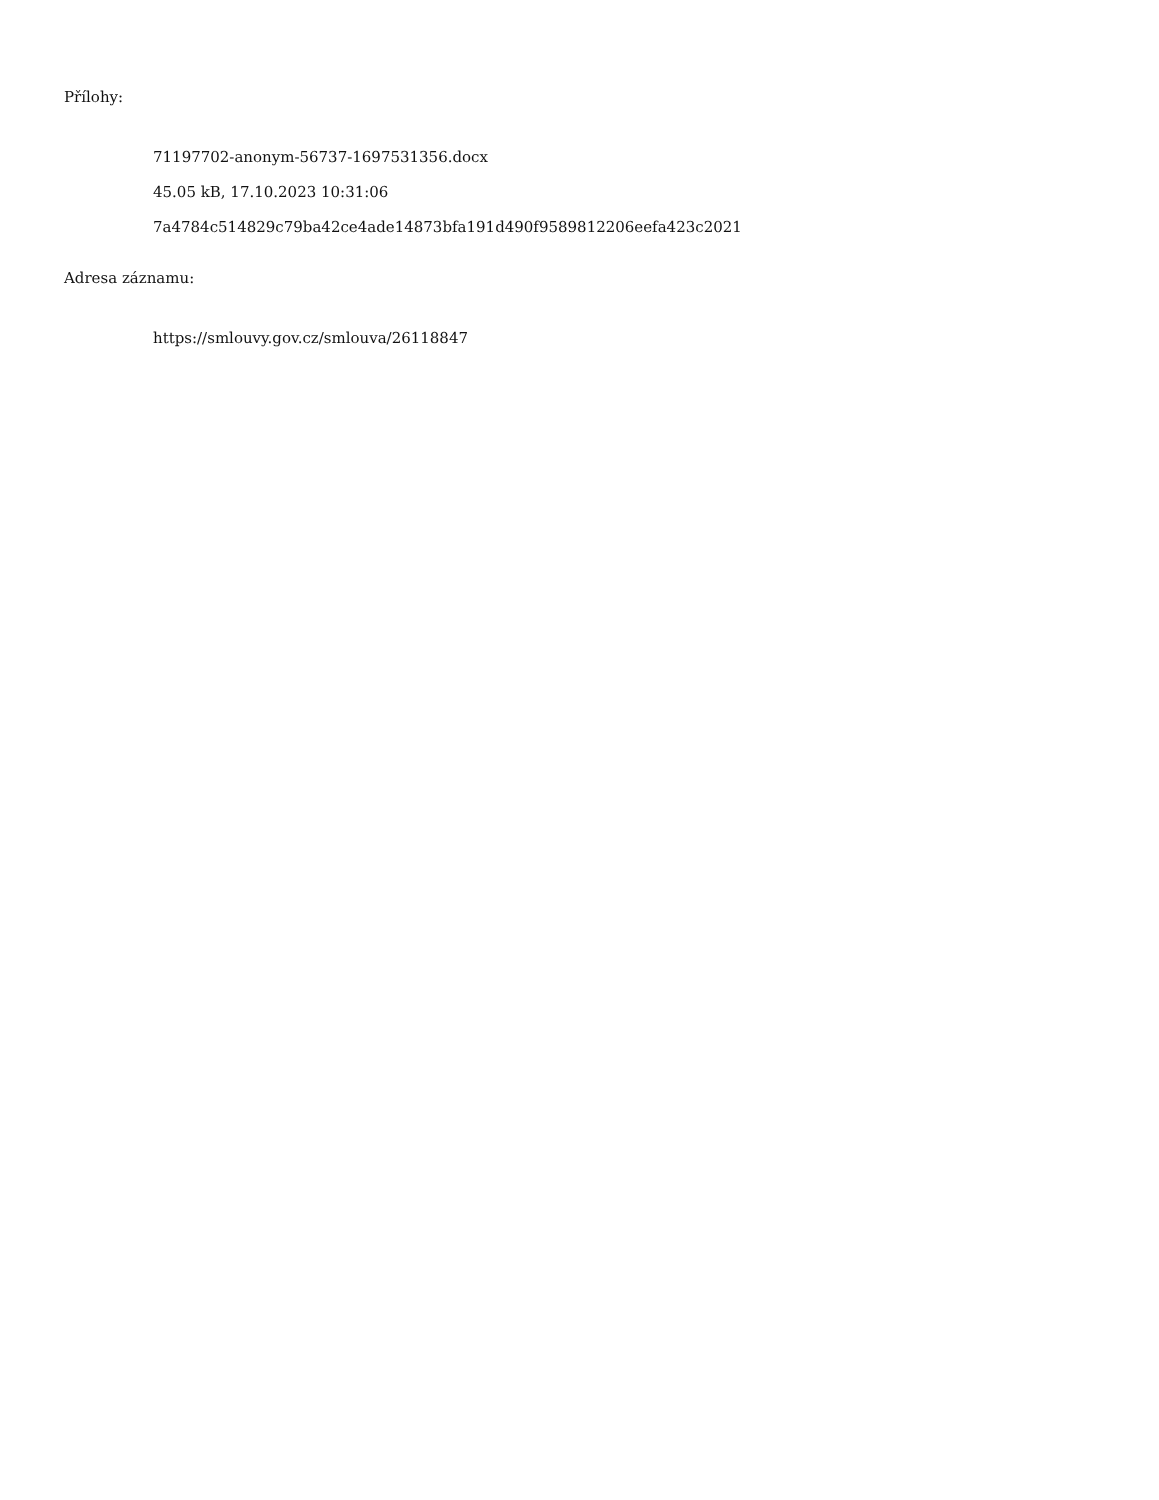Přílohy:
71197702-anonym-56737-1697531356.docx
45.05 kB, 17.10.2023 10:31:06
7a4784c514829c79ba42ce4ade14873bfa191d490f9589812206eefa423c2021
Adresa záznamu:
https://smlouvy.gov.cz/smlouva/26118847